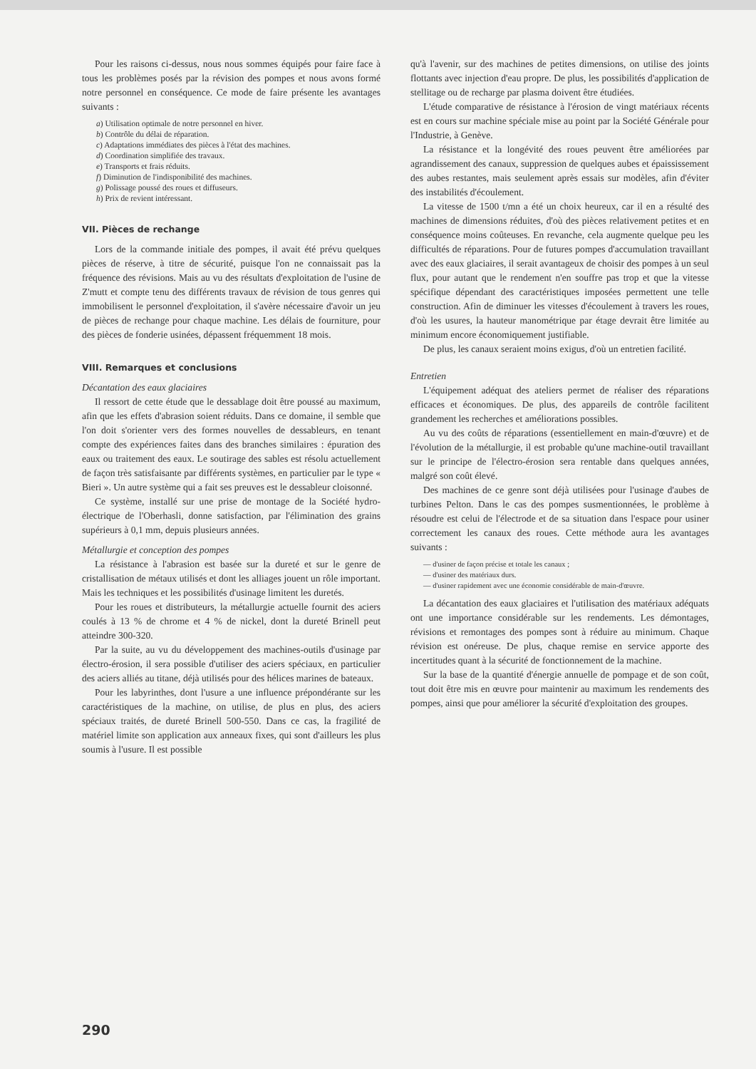Pour les raisons ci-dessus, nous nous sommes équipés pour faire face à tous les problèmes posés par la révision des pompes et nous avons formé notre personnel en conséquence. Ce mode de faire présente les avantages suivants :
a) Utilisation optimale de notre personnel en hiver.
b) Contrôle du délai de réparation.
c) Adaptations immédiates des pièces à l'état des machines.
d) Coordination simplifiée des travaux.
e) Transports et frais réduits.
f) Diminution de l'indisponibilité des machines.
g) Polissage poussé des roues et diffuseurs.
h) Prix de revient intéressant.
VII. Pièces de rechange
Lors de la commande initiale des pompes, il avait été prévu quelques pièces de réserve, à titre de sécurité, puisque l'on ne connaissait pas la fréquence des révisions. Mais au vu des résultats d'exploitation de l'usine de Z'mutt et compte tenu des différents travaux de révision de tous genres qui immobilisent le personnel d'exploitation, il s'avère nécessaire d'avoir un jeu de pièces de rechange pour chaque machine. Les délais de fourniture, pour des pièces de fonderie usinées, dépassent fréquemment 18 mois.
VIII. Remarques et conclusions
Décantation des eaux glaciaires
Il ressort de cette étude que le dessablage doit être poussé au maximum, afin que les effets d'abrasion soient réduits. Dans ce domaine, il semble que l'on doit s'orienter vers des formes nouvelles de dessableurs, en tenant compte des expériences faites dans des branches similaires : épuration des eaux ou traitement des eaux. Le soutirage des sables est résolu actuellement de façon très satisfaisante par différents systèmes, en particulier par le type « Bieri ». Un autre système qui a fait ses preuves est le dessableur cloisonné.
Ce système, installé sur une prise de montage de la Société hydro-électrique de l'Oberhasli, donne satisfaction, par l'élimination des grains supérieurs à 0,1 mm, depuis plusieurs années.
Métallurgie et conception des pompes
La résistance à l'abrasion est basée sur la dureté et sur le genre de cristallisation de métaux utilisés et dont les alliages jouent un rôle important. Mais les techniques et les possibilités d'usinage limitent les duretés.
Pour les roues et distributeurs, la métallurgie actuelle fournit des aciers coulés à 13 % de chrome et 4 % de nickel, dont la dureté Brinell peut atteindre 300-320.
Par la suite, au vu du développement des machines-outils d'usinage par électro-érosion, il sera possible d'utiliser des aciers spéciaux, en particulier des aciers alliés au titane, déjà utilisés pour des hélices marines de bateaux.
Pour les labyrinthes, dont l'usure a une influence prépondérante sur les caractéristiques de la machine, on utilise, de plus en plus, des aciers spéciaux traités, de dureté Brinell 500-550. Dans ce cas, la fragilité de matériel limite son application aux anneaux fixes, qui sont d'ailleurs les plus soumis à l'usure. Il est possible
qu'à l'avenir, sur des machines de petites dimensions, on utilise des joints flottants avec injection d'eau propre. De plus, les possibilités d'application de stellitage ou de recharge par plasma doivent être étudiées.
L'étude comparative de résistance à l'érosion de vingt matériaux récents est en cours sur machine spéciale mise au point par la Société Générale pour l'Industrie, à Genève.
La résistance et la longévité des roues peuvent être améliorées par agrandissement des canaux, suppression de quelques aubes et épaississement des aubes restantes, mais seulement après essais sur modèles, afin d'éviter des instabilités d'écoulement.
La vitesse de 1500 t/mn a été un choix heureux, car il en a résulté des machines de dimensions réduites, d'où des pièces relativement petites et en conséquence moins coûteuses. En revanche, cela augmente quelque peu les difficultés de réparations. Pour de futures pompes d'accumulation travaillant avec des eaux glaciaires, il serait avantageux de choisir des pompes à un seul flux, pour autant que le rendement n'en souffre pas trop et que la vitesse spécifique dépendant des caractéristiques imposées permettent une telle construction. Afin de diminuer les vitesses d'écoulement à travers les roues, d'où les usures, la hauteur manométrique par étage devrait être limitée au minimum encore économiquement justifiable.
De plus, les canaux seraient moins exigus, d'où un entretien facilité.
Entretien
L'équipement adéquat des ateliers permet de réaliser des réparations efficaces et économiques. De plus, des appareils de contrôle facilitent grandement les recherches et améliorations possibles.
Au vu des coûts de réparations (essentiellement en main-d'œuvre) et de l'évolution de la métallurgie, il est probable qu'une machine-outil travaillant sur le principe de l'électro-érosion sera rentable dans quelques années, malgré son coût élevé.
Des machines de ce genre sont déjà utilisées pour l'usinage d'aubes de turbines Pelton. Dans le cas des pompes susmentionnées, le problème à résoudre est celui de l'électrode et de sa situation dans l'espace pour usiner correctement les canaux des roues. Cette méthode aura les avantages suivants :
— d'usiner de façon précise et totale les canaux ;
— d'usiner des matériaux durs.
— d'usiner rapidement avec une économie considérable de main-d'œuvre.
La décantation des eaux glaciaires et l'utilisation des matériaux adéquats ont une importance considérable sur les rendements. Les démontages, révisions et remontages des pompes sont à réduire au minimum. Chaque révision est onéreuse. De plus, chaque remise en service apporte des incertitudes quant à la sécurité de fonctionnement de la machine.
Sur la base de la quantité d'énergie annuelle de pompage et de son coût, tout doit être mis en œuvre pour maintenir au maximum les rendements des pompes, ainsi que pour améliorer la sécurité d'exploitation des groupes.
290